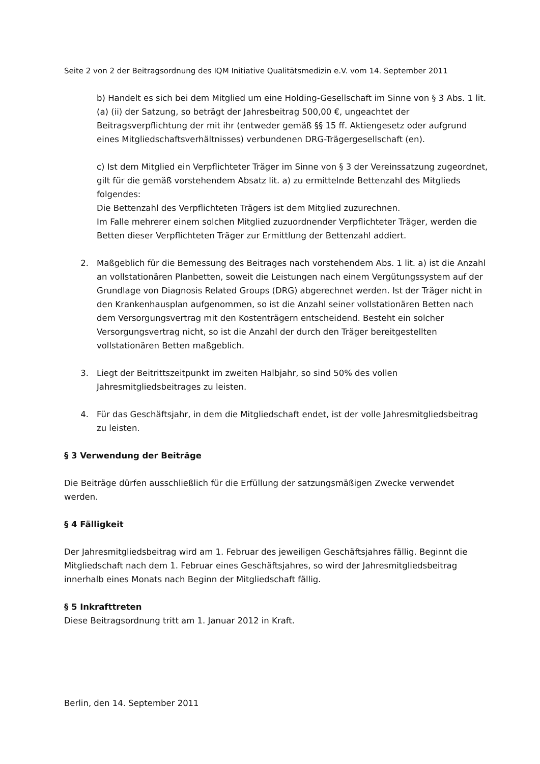Seite 2 von 2 der Beitragsordnung des IQM Initiative Qualitätsmedizin e.V. vom 14. September 2011
b) Handelt es sich bei dem Mitglied um eine Holding-Gesellschaft im Sinne von § 3 Abs. 1 lit. (a) (ii) der Satzung, so beträgt der Jahresbeitrag 500,00 €, ungeachtet der Beitragsverpflichtung der mit ihr (entweder gemäß §§ 15 ff. Aktiengesetz oder aufgrund eines Mitgliedschaftsverhältnisses) verbundenen DRG-Trägergesellschaft (en).
c) Ist dem Mitglied ein Verpflichteter Träger im Sinne von § 3 der Vereinssatzung zugeordnet, gilt für die gemäß vorstehendem Absatz lit. a) zu ermittelnde Bettenzahl des Mitglieds folgendes:
Die Bettenzahl des Verpflichteten Trägers ist dem Mitglied zuzurechnen.
Im Falle mehrerer einem solchen Mitglied zuzuordnender Verpflichteter Träger, werden die Betten dieser Verpflichteten Träger zur Ermittlung der Bettenzahl addiert.
2. Maßgeblich für die Bemessung des Beitrages nach vorstehendem Abs. 1 lit. a) ist die Anzahl an vollstationären Planbetten, soweit die Leistungen nach einem Vergütungssystem auf der Grundlage von Diagnosis Related Groups (DRG) abgerechnet werden. Ist der Träger nicht in den Krankenhausplan aufgenommen, so ist die Anzahl seiner vollstationären Betten nach dem Versorgungsvertrag mit den Kostenträgern entscheidend. Besteht ein solcher Versorgungsvertrag nicht, so ist die Anzahl der durch den Träger bereitgestellten vollstationären Betten maßgeblich.
3. Liegt der Beitrittszeitpunkt im zweiten Halbjahr, so sind 50% des vollen Jahresmitgliedsbeitrages zu leisten.
4. Für das Geschäftsjahr, in dem die Mitgliedschaft endet, ist der volle Jahresmitgliedsbeitrag zu leisten.
§ 3 Verwendung der Beiträge
Die Beiträge dürfen ausschließlich für die Erfüllung der satzungsmäßigen Zwecke verwendet werden.
§ 4 Fälligkeit
Der Jahresmitgliedsbeitrag wird am 1. Februar des jeweiligen Geschäftsjahres fällig. Beginnt die Mitgliedschaft nach dem 1. Februar eines Geschäftsjahres, so wird der Jahresmitgliedsbeitrag innerhalb eines Monats nach Beginn der Mitgliedschaft fällig.
§ 5 Inkrafttreten
Diese Beitragsordnung tritt am 1. Januar 2012 in Kraft.
Berlin, den 14. September 2011